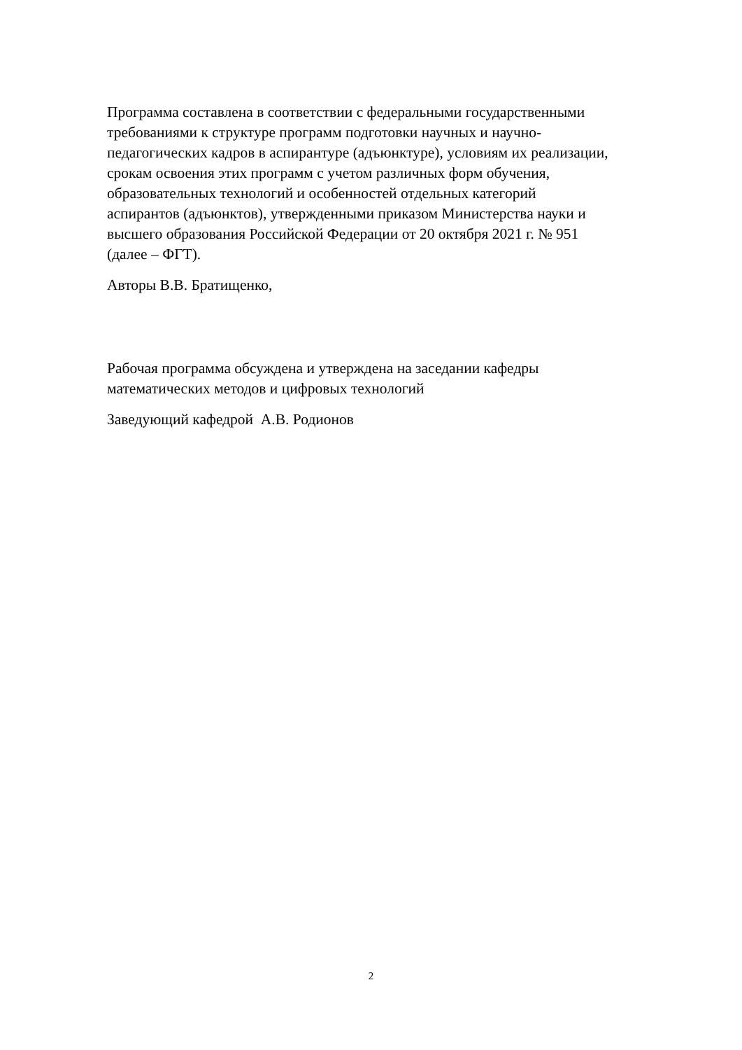Программа составлена в соответствии с федеральными государственными
требованиями к структуре программ подготовки научных и научно-
педагогических кадров в аспирантуре (адъюнктуре), условиям их реализации,
срокам освоения этих программ с учетом различных форм обучения,
образовательных технологий и особенностей отдельных категорий
аспирантов (адъюнктов), утвержденными приказом Министерства науки и
высшего образования Российской Федерации от 20 октября 2021 г. № 951
(далее – ФГТ).
Авторы В.В. Братищенко,
Рабочая программа обсуждена и утверждена на заседании кафедры
математических методов и цифровых технологий
Заведующий кафедрой А.В. Родионов
2